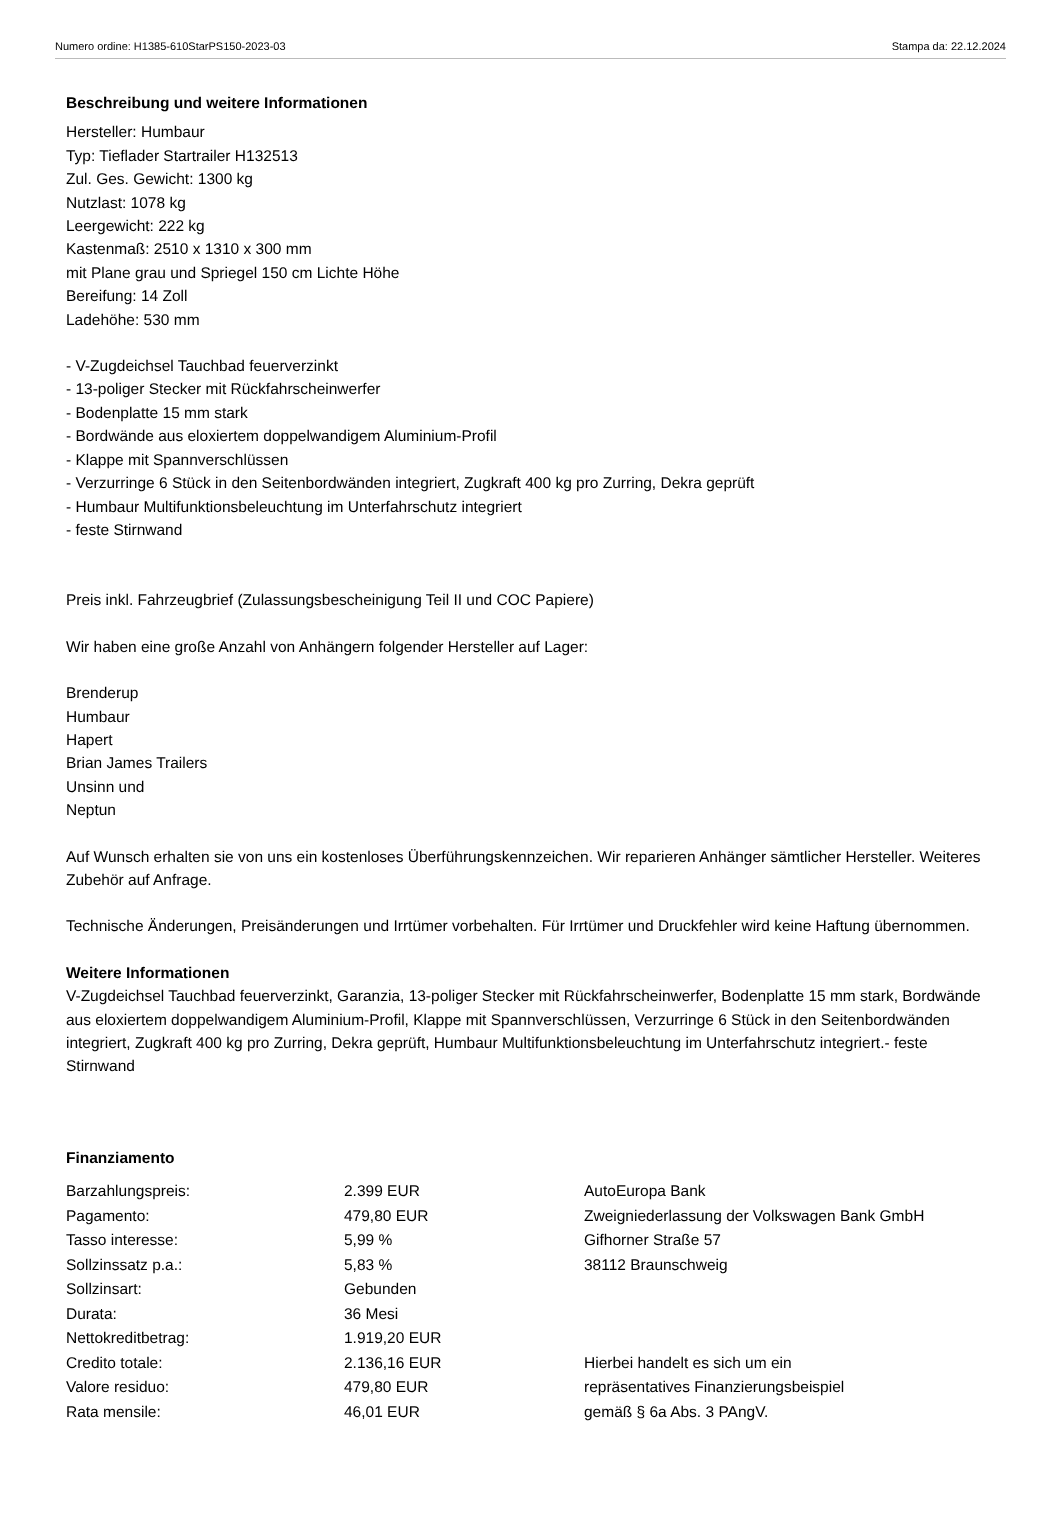Numero ordine: H1385-610StarPS150-2023-03 Stampa da: 22.12.2024
Beschreibung und weitere Informationen
Hersteller: Humbaur
Typ: Tieflader Startrailer H132513
Zul. Ges. Gewicht: 1300 kg
Nutzlast: 1078 kg
Leergewicht: 222 kg
Kastenmaß: 2510 x 1310 x 300 mm
mit Plane grau und Spriegel 150 cm Lichte Höhe
Bereifung: 14 Zoll
Ladehöhe: 530 mm
- V-Zugdeichsel Tauchbad feuerverzinkt
- 13-poliger Stecker mit Rückfahrscheinwerfer
- Bodenplatte 15 mm stark
- Bordwände aus eloxiertem doppelwandigem Aluminium-Profil
- Klappe mit Spannverschlüssen
- Verzurringe 6 Stück in den Seitenbordwänden integriert, Zugkraft 400 kg pro Zurring, Dekra geprüft
- Humbaur Multifunktionsbeleuchtung im Unterfahrschutz integriert
- feste Stirnwand
Preis inkl. Fahrzeugbrief (Zulassungsbescheinigung Teil II und COC Papiere)
Wir haben eine große Anzahl von Anhängern folgender Hersteller auf Lager:
Brenderup
Humbaur
Hapert
Brian James Trailers
Unsinn und
Neptun
Auf Wunsch erhalten sie von uns ein kostenloses Überführungskennzeichen. Wir reparieren Anhänger sämtlicher Hersteller. Weiteres Zubehör auf Anfrage.
Technische Änderungen, Preisänderungen und Irrtümer vorbehalten. Für Irrtümer und Druckfehler wird keine Haftung übernommen.
Weitere Informationen
V-Zugdeichsel Tauchbad feuerverzinkt, Garanzia, 13-poliger Stecker mit Rückfahrscheinwerfer, Bodenplatte 15 mm stark, Bordwände aus eloxiertem doppelwandigem Aluminium-Profil, Klappe mit Spannverschlüssen, Verzurringe 6 Stück in den Seitenbordwänden integriert, Zugkraft 400 kg pro Zurring, Dekra geprüft, Humbaur Multifunktionsbeleuchtung im Unterfahrschutz integriert.- feste Stirnwand
Finanziamento
| Barzahlungspreis: | 2.399 EUR | AutoEuropa Bank |
| Pagamento: | 479,80 EUR | Zweigniederlassung der Volkswagen Bank GmbH |
| Tasso interesse: | 5,99 % | Gifhorner Straße 57 |
| Sollzinssatz p.a.: | 5,83 % | 38112 Braunschweig |
| Sollzinsart: | Gebunden | |
| Durata: | 36 Mesi | |
| Nettokreditbetrag: | 1.919,20 EUR | |
| Credito totale: | 2.136,16 EUR | Hierbei handelt es sich um ein |
| Valore residuo: | 479,80 EUR | repräsentatives Finanzierungsbeispiel |
| Rata mensile: | 46,01 EUR | gemäß § 6a Abs. 3 PAngV. |